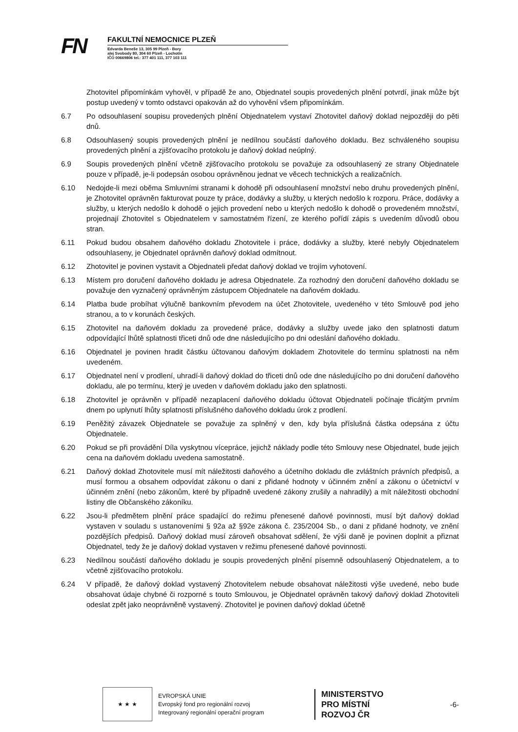FN
FAKULTNÍ NEMOCNICE PLZEŇ
Edvarda Beneše 13, 305 99 Plzeň - Bory
alej Svobody 80, 304 60 Plzeň - Lochotín
IČO 00669806 tel.: 377 401 111, 377 103 111
Zhotovitel připomínkám vyhověl, v případě že ano, Objednatel soupis provedených plnění potvrdí, jinak může být postup uvedený v tomto odstavci opakován až do vyhovění všem připomínkám.
6.7 Po odsouhlasení soupisu provedených plnění Objednatelem vystaví Zhotovitel daňový doklad nejpozději do pěti dnů.
6.8 Odsouhlasený soupis provedených plnění je nedílnou součástí daňového dokladu. Bez schváleného soupisu provedených plnění a zjišťovacího protokolu je daňový doklad neúplný.
6.9 Soupis provedených plnění včetně zjišťovacího protokolu se považuje za odsouhlasený ze strany Objednatele pouze v případě, je-li podepsán osobou oprávněnou jednat ve věcech technických a realizačních.
6.10 Nedojde-li mezi oběma Smluvními stranami k dohodě při odsouhlasení množství nebo druhu provedených plnění, je Zhotovitel oprávněn fakturovat pouze ty práce, dodávky a služby, u kterých nedošlo k rozporu. Práce, dodávky a služby, u kterých nedošlo k dohodě o jejich provedení nebo u kterých nedošlo k dohodě o provedeném množství, projednají Zhotovitel s Objednatelem v samostatném řízení, ze kterého pořídí zápis s uvedením důvodů obou stran.
6.11 Pokud budou obsahem daňového dokladu Zhotovitele i práce, dodávky a služby, které nebyly Objednatelem odsouhlaseny, je Objednatel oprávněn daňový doklad odmítnout.
6.12 Zhotovitel je povinen vystavit a Objednateli předat daňový doklad ve trojím vyhotovení.
6.13 Místem pro doručení daňového dokladu je adresa Objednatele. Za rozhodný den doručení daňového dokladu se považuje den vyznačený oprávněným zástupcem Objednatele na daňovém dokladu.
6.14 Platba bude probíhat výlučně bankovním převodem na účet Zhotovitele, uvedeného v této Smlouvě pod jeho stranou, a to v korunách českých.
6.15 Zhotovitel na daňovém dokladu za provedené práce, dodávky a služby uvede jako den splatnosti datum odpovídající lhůtě splatnosti třiceti dnů ode dne následujícího po dni odeslání daňového dokladu.
6.16 Objednatel je povinen hradit částku účtovanou daňovým dokladem Zhotovitele do termínu splatnosti na něm uvedeném.
6.17 Objednatel není v prodlení, uhradí-li daňový doklad do třiceti dnů ode dne následujícího po dni doručení daňového dokladu, ale po termínu, který je uveden v daňovém dokladu jako den splatnosti.
6.18 Zhotovitel je oprávněn v případě nezaplacení daňového dokladu účtovat Objednateli počínaje třicátým prvním dnem po uplynutí lhůty splatnosti příslušného daňového dokladu úrok z prodlení.
6.19 Peněžitý závazek Objednatele se považuje za splněný v den, kdy byla příslušná částka odepsána z účtu Objednatele.
6.20 Pokud se při provádění Díla vyskytnou vícepráce, jejichž náklady podle této Smlouvy nese Objednatel, bude jejich cena na daňovém dokladu uvedena samostatně.
6.21 Daňový doklad Zhotovitele musí mít náležitosti daňového a účetního dokladu dle zvláštních právních předpisů, a musí formou a obsahem odpovídat zákonu o dani z přidané hodnoty v účinném znění a zákonu o účetnictví v účinném znění (nebo zákonům, které by případně uvedené zákony zrušily a nahradily) a mít náležitosti obchodní listiny dle Občanského zákoníku.
6.22 Jsou-li předmětem plnění práce spadající do režimu přenesené daňové povinnosti, musí být daňový doklad vystaven v souladu s ustanoveními § 92a až §92e zákona č. 235/2004 Sb., o dani z přidané hodnoty, ve znění pozdějších předpisů. Daňový doklad musí zároveň obsahovat sdělení, že výši daně je povinen doplnit a přiznat Objednatel, tedy že je daňový doklad vystaven v režimu přenesené daňové povinnosti.
6.23 Nedílnou součástí daňového dokladu je soupis provedených plnění písemně odsouhlasený Objednatelem, a to včetně zjišťovacího protokolu.
6.24 V případě, že daňový doklad vystavený Zhotovitelem nebude obsahovat náležitosti výše uvedené, nebo bude obsahovat údaje chybné či rozporné s touto Smlouvou, je Objednatel oprávněn takový daňový doklad Zhotoviteli odeslat zpět jako neoprávněně vystavený. Zhotovitel je povinen daňový doklad účetně
★ ★ ★
EVROPSKÁ UNIE
Evropský fond pro regionální rozvoj
Integrovaný regionální operační program
MINISTERSTVO
PRO MÍSTNÍ
ROZVOJ ČR
-6-